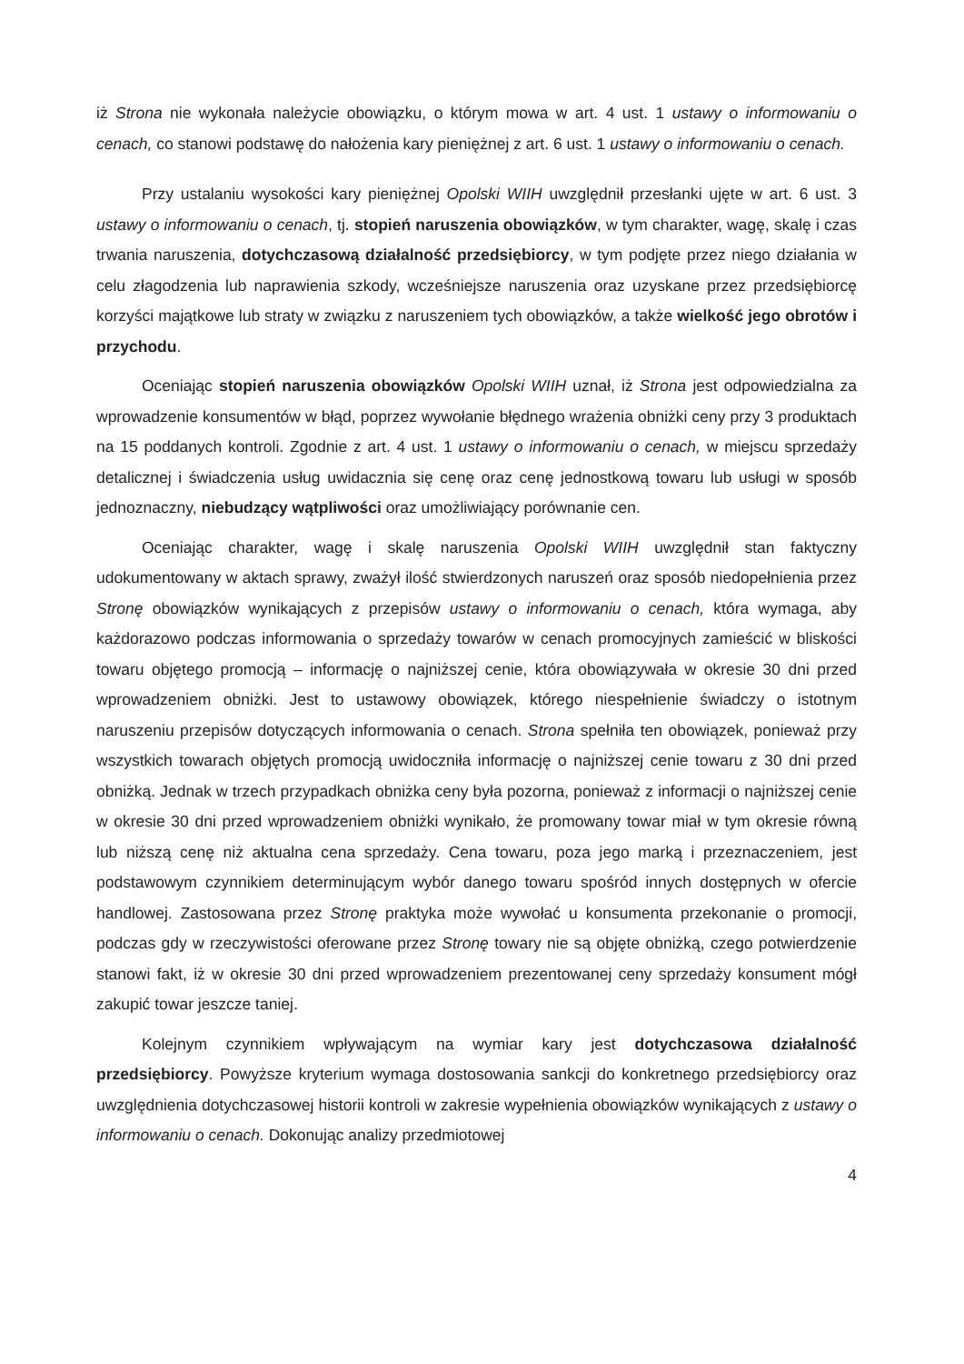iż Strona nie wykonała należycie obowiązku, o którym mowa w art. 4 ust. 1 ustawy o informowaniu o cenach, co stanowi podstawę do nałożenia kary pieniężnej z art. 6 ust. 1 ustawy o informowaniu o cenach.
Przy ustalaniu wysokości kary pieniężnej Opolski WIIH uwzględnił przesłanki ujęte w art. 6 ust. 3 ustawy o informowaniu o cenach, tj. stopień naruszenia obowiązków, w tym charakter, wagę, skalę i czas trwania naruszenia, dotychczasową działalność przedsiębiorcy, w tym podjęte przez niego działania w celu złagodzenia lub naprawienia szkody, wcześniejsze naruszenia oraz uzyskane przez przedsiębiorcę korzyści majątkowe lub straty w związku z naruszeniem tych obowiązków, a także wielkość jego obrotów i przychodu.
Oceniając stopień naruszenia obowiązków Opolski WIIH uznał, iż Strona jest odpowiedzialna za wprowadzenie konsumentów w błąd, poprzez wywołanie błędnego wrażenia obniżki ceny przy 3 produktach na 15 poddanych kontroli. Zgodnie z art. 4 ust. 1 ustawy o informowaniu o cenach, w miejscu sprzedaży detalicznej i świadczenia usług uwidacznia się cenę oraz cenę jednostkową towaru lub usługi w sposób jednoznaczny, niebudzący wątpliwości oraz umożliwiający porównanie cen.
Oceniając charakter, wagę i skalę naruszenia Opolski WIIH uwzględnił stan faktyczny udokumentowany w aktach sprawy, zważył ilość stwierdzonych naruszeń oraz sposób niedopełnienia przez Stronę obowiązków wynikających z przepisów ustawy o informowaniu o cenach, która wymaga, aby każdorazowo podczas informowania o sprzedaży towarów w cenach promocyjnych zamieścić w bliskości towaru objętego promocją – informację o najniższej cenie, która obowiązywała w okresie 30 dni przed wprowadzeniem obniżki. Jest to ustawowy obowiązek, którego niespełnienie świadczy o istotnym naruszeniu przepisów dotyczących informowania o cenach. Strona spełniła ten obowiązek, ponieważ przy wszystkich towarach objętych promocją uwidoczniła informację o najniższej cenie towaru z 30 dni przed obniżką. Jednak w trzech przypadkach obniżka ceny była pozorna, ponieważ z informacji o najniższej cenie w okresie 30 dni przed wprowadzeniem obniżki wynikało, że promowany towar miał w tym okresie równą lub niższą cenę niż aktualna cena sprzedaży. Cena towaru, poza jego marką i przeznaczeniem, jest podstawowym czynnikiem determinującym wybór danego towaru spośród innych dostępnych w ofercie handlowej. Zastosowana przez Stronę praktyka może wywołać u konsumenta przekonanie o promocji, podczas gdy w rzeczywistości oferowane przez Stronę towary nie są objęte obniżką, czego potwierdzenie stanowi fakt, iż w okresie 30 dni przed wprowadzeniem prezentowanej ceny sprzedaży konsument mógł zakupić towar jeszcze taniej.
Kolejnym czynnikiem wpływającym na wymiar kary jest dotychczasowa działalność przedsiębiorcy. Powyższe kryterium wymaga dostosowania sankcji do konkretnego przedsiębiorcy oraz uwzględnienia dotychczasowej historii kontroli w zakresie wypełnienia obowiązków wynikających z ustawy o informowaniu o cenach. Dokonując analizy przedmiotowej
4